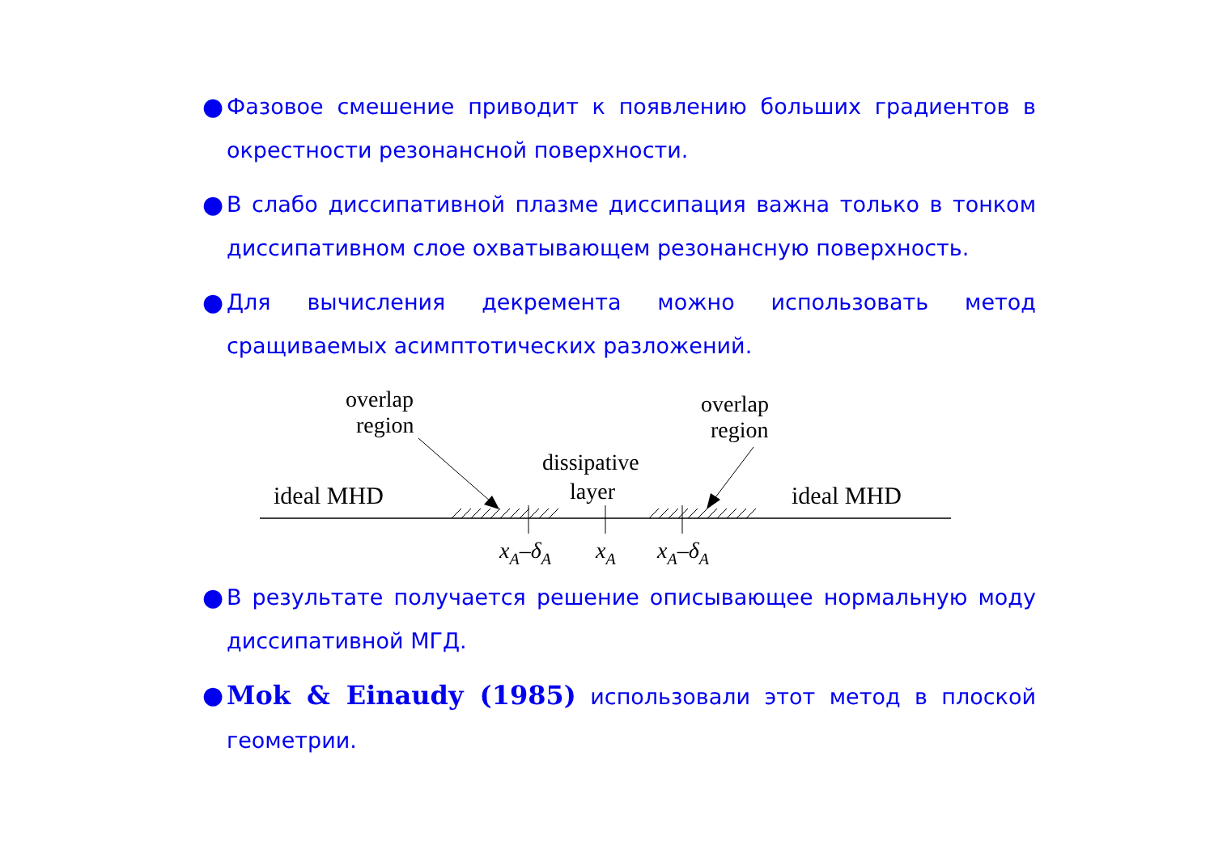● Фазовое смешение приводит к появлению больших градиентов в окрестности резонансной поверхности.
● В слабо диссипативной плазме диссипация важна только в тонком диссипативном слое охватывающем резонансную поверхность.
● Для вычисления декремента можно использовать метод сращиваемых асимптотических разложений.
overlap
region
overlap
region
dissipative
layer
ideal MHD
ideal MHD
xA–δA
xA
xA–δA
● В результате получается решение описывающее нормальную моду диссипативной МГД.
● Mok & Einaudy (1985) использовали этот метод в плоской геометрии.